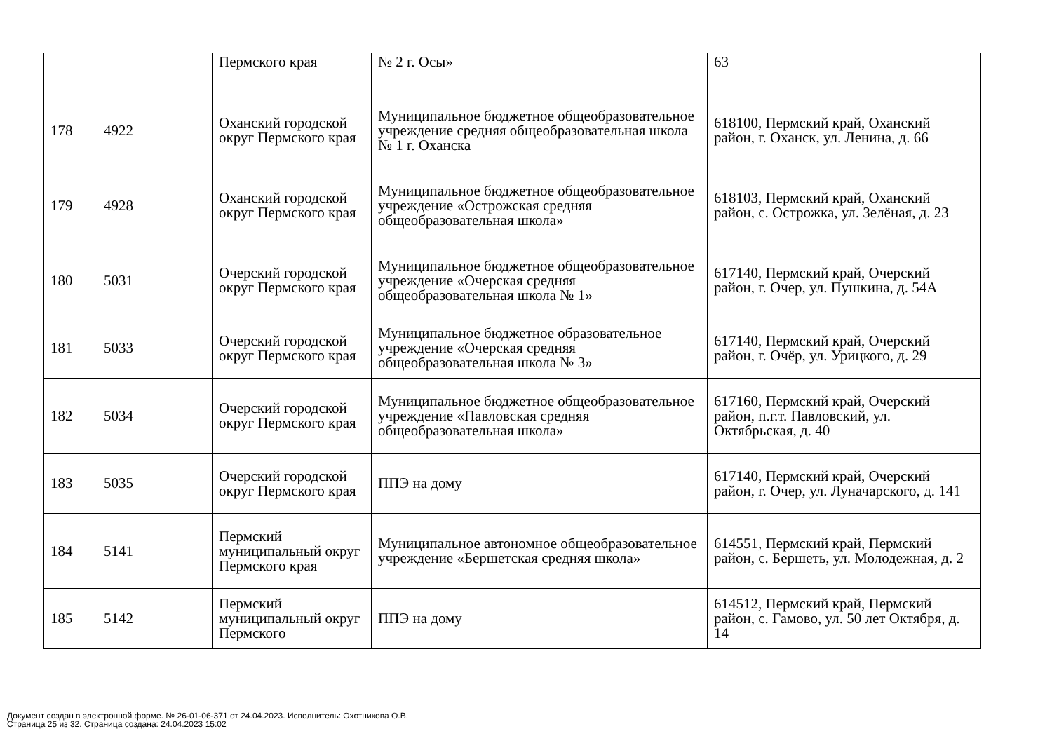| | | Пермского края | № 2 г. Осы» | 63 |
| 178 | 4922 | Оханский городской округ Пермского края | Муниципальное бюджетное общеобразовательное учреждение средняя общеобразовательная школа № 1 г. Оханска | 618100, Пермский край, Оханский район, г. Оханск, ул. Ленина, д. 66 |
| 179 | 4928 | Оханский городской округ Пермского края | Муниципальное бюджетное общеобразовательное учреждение «Острожская средняя общеобразовательная школа» | 618103, Пермский край, Оханский район, с. Острожка, ул. Зелёная, д. 23 |
| 180 | 5031 | Очерский городской округ Пермского края | Муниципальное бюджетное общеобразовательное учреждение «Очерская средняя общеобразовательная школа № 1» | 617140, Пермский край, Очерский район, г. Очер, ул. Пушкина, д. 54А |
| 181 | 5033 | Очерский городской округ Пермского края | Муниципальное бюджетное образовательное учреждение «Очерская средняя общеобразовательная школа № 3» | 617140, Пермский край, Очерский район, г. Очёр, ул. Урицкого, д. 29 |
| 182 | 5034 | Очерский городской округ Пермского края | Муниципальное бюджетное общеобразовательное учреждение «Павловская средняя общеобразовательная школа» | 617160, Пермский край, Очерский район, п.г.т. Павловский, ул. Октябрьская, д. 40 |
| 183 | 5035 | Очерский городской округ Пермского края | ППЭ на дому | 617140, Пермский край, Очерский район, г. Очер, ул. Луначарского, д. 141 |
| 184 | 5141 | Пермский муниципальный округ Пермского края | Муниципальное автономное общеобразовательное учреждение «Бершетская средняя школа» | 614551, Пермский край, Пермский район, с. Бершеть, ул. Молодежная, д. 2 |
| 185 | 5142 | Пермский муниципальный округ Пермского | ППЭ на дому | 614512, Пермский край, Пермский район, с. Гамово, ул. 50 лет Октября, д. 14 |
Документ создан в электронной форме. № 26-01-06-371 от 24.04.2023. Исполнитель: Охотникова О.В.
Страница 25 из 32. Страница создана: 24.04.2023 15:02